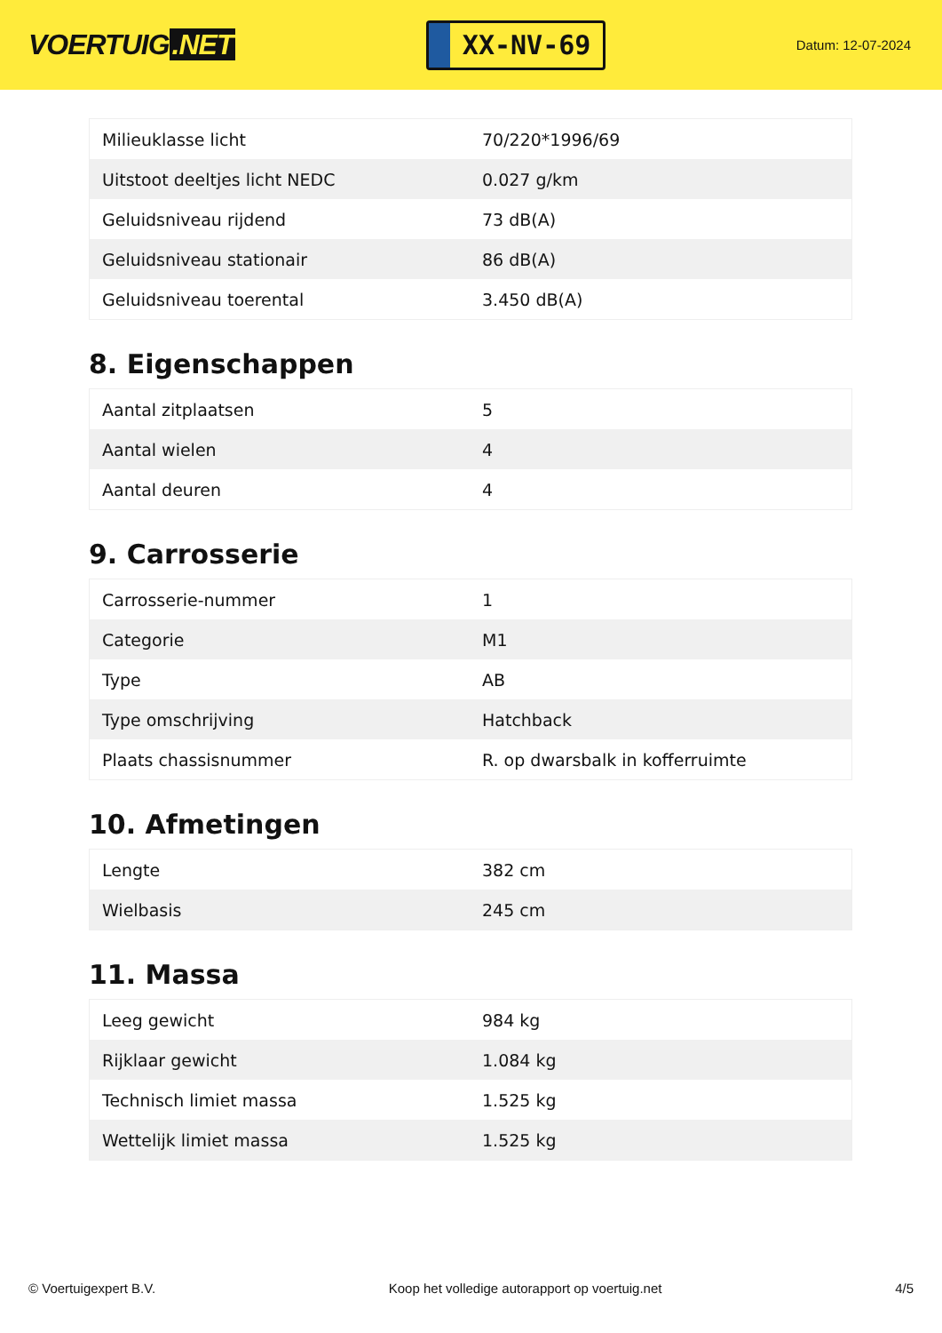VOERTUIG.NET
XX-NV-69
Datum: 12-07-2024
| Milieuklasse licht | 70/220*1996/69 |
| Uitstoot deeltjes licht NEDC | 0.027 g/km |
| Geluidsniveau rijdend | 73 dB(A) |
| Geluidsniveau stationair | 86 dB(A) |
| Geluidsniveau toerental | 3.450 dB(A) |
8. Eigenschappen
| Aantal zitplaatsen | 5 |
| Aantal wielen | 4 |
| Aantal deuren | 4 |
9. Carrosserie
| Carrosserie-nummer | 1 |
| Categorie | M1 |
| Type | AB |
| Type omschrijving | Hatchback |
| Plaats chassisnummer | R. op dwarsbalk in kofferruimte |
10. Afmetingen
| Lengte | 382 cm |
| Wielbasis | 245 cm |
11. Massa
| Leeg gewicht | 984 kg |
| Rijklaar gewicht | 1.084 kg |
| Technisch limiet massa | 1.525 kg |
| Wettelijk limiet massa | 1.525 kg |
© Voertuigexpert B.V. Koop het volledige autorapport op voertuig.net 4/5